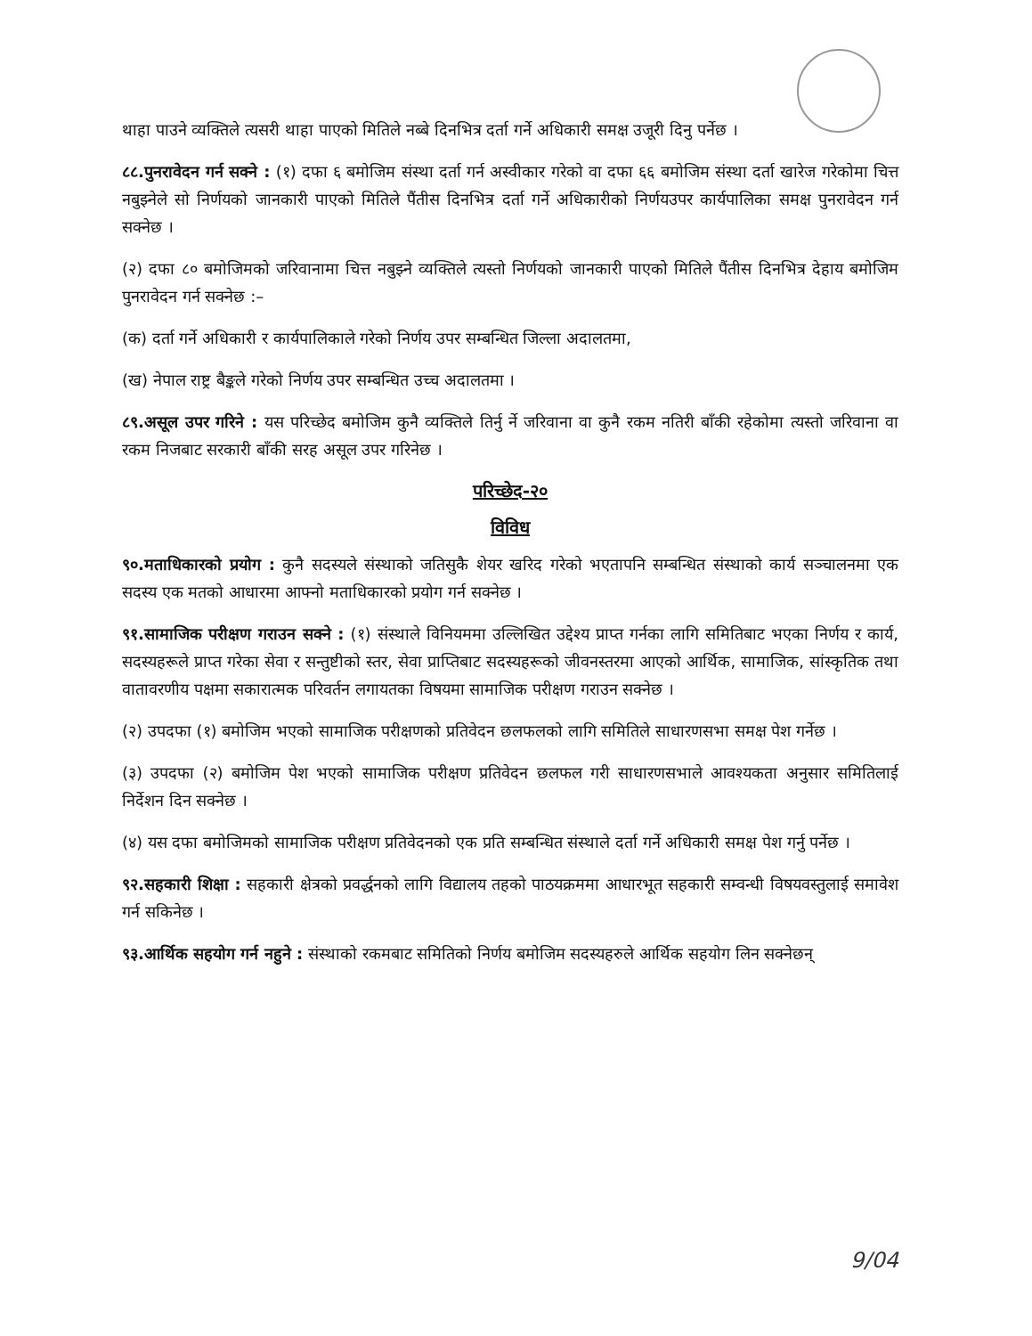थाहा पाउने व्यक्तिले त्यसरी थाहा पाएको मितिले नब्बे दिनभित्र दर्ता गर्ने अधिकारी समक्ष उजूरी दिनु पर्नेछ ।
८८.पुनरावेदन गर्न सक्ने : (१) दफा ६ बमोजिम संस्था दर्ता गर्न अस्वीकार गरेको वा दफा ६६ बमोजिम संस्था दर्ता खारेज गरेकोमा चित्त नबुझ्नेले सो निर्णयको जानकारी पाएको मितिले पैंतीस दिनभित्र दर्ता गर्ने अधिकारीको निर्णयउपर कार्यपालिका समक्ष पुनरावेदन गर्न सक्नेछ ।
(२) दफा ८० बमोजिमको जरिवानामा चित्त नबुझ्ने व्यक्तिले त्यस्तो निर्णयको जानकारी पाएको मितिले पैंतीस दिनभित्र देहाय बमोजिम पुनरावेदन गर्न सक्नेछ :–
(क) दर्ता गर्ने अधिकारी र कार्यपालिकाले गरेको निर्णय उपर सम्बन्धित जिल्ला अदालतमा,
(ख) नेपाल राष्ट्र बैङ्कले गरेको निर्णय उपर सम्बन्धित उच्च अदालतमा ।
८९.असूल उपर गरिने : यस परिच्छेद बमोजिम कुनै व्यक्तिले तिर्नु र्ने जरिवाना वा कुनै रकम नतिरी बाँकी रहेकोमा त्यस्तो जरिवाना वा रकम निजबाट सरकारी बाँकी सरह असूल उपर गरिनेछ ।
परिच्छेद-२०
विविध
९०.मताधिकारको प्रयोग : कुनै सदस्यले संस्थाको जतिसुकै शेयर खरिद गरेको भएतापनि सम्बन्धित संस्थाको कार्य सञ्चालनमा एक सदस्य एक मतको आधारमा आफ्नो मताधिकारको प्रयोग गर्न सक्नेछ ।
९१.सामाजिक परीक्षण गराउन सक्ने : (१) संस्थाले विनियममा उल्लिखित उद्देश्य प्राप्त गर्नका लागि समितिबाट भएका निर्णय र कार्य, सदस्यहरूले प्राप्त गरेका सेवा र सन्तुष्टीको स्तर, सेवा प्राप्तिबाट सदस्यहरूको जीवनस्तरमा आएको आर्थिक, सामाजिक, सांस्कृतिक तथा वातावरणीय पक्षमा सकारात्मक परिवर्तन लगायतका विषयमा सामाजिक परीक्षण गराउन सक्नेछ ।
(२) उपदफा (१) बमोजिम भएको सामाजिक परीक्षणको प्रतिवेदन छलफलको लागि समितिले साधारणसभा समक्ष पेश गर्नेछ ।
(३) उपदफा (२) बमोजिम पेश भएको सामाजिक परीक्षण प्रतिवेदन छलफल गरी साधारणसभाले आवश्यकता अनुसार समितिलाई निर्देशन दिन सक्नेछ ।
(४) यस दफा बमोजिमको सामाजिक परीक्षण प्रतिवेदनको एक प्रति सम्बन्धित संस्थाले दर्ता गर्ने अधिकारी समक्ष पेश गर्नु पर्नेछ ।
९२.सहकारी शिक्षा : सहकारी क्षेत्रको प्रवर्द्धनको लागि विद्यालय तहको पाठयक्रममा आधारभूत सहकारी सम्वन्धी विषयवस्तुलाई समावेश गर्न सकिनेछ ।
९३.आर्थिक सहयोग गर्न नहुने : संस्थाको रकमबाट समितिको निर्णय बमोजिम सदस्यहरुले आर्थिक सहयोग लिन सक्नेछन्
9/04